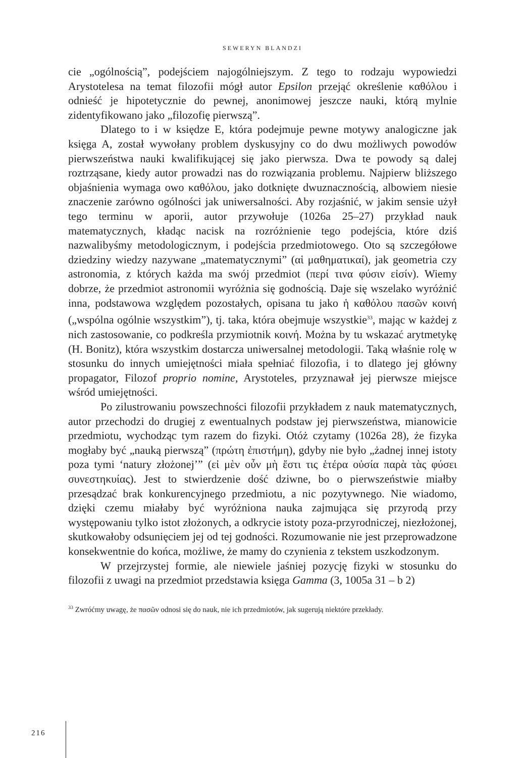SEWERYN BLANDZI
cie „ogólnością”, podejściem najogólniejszym. Z tego to rodzaju wypowiedzi Arystotelesa na temat filozofii mógł autor Epsilon przejąć określenie καθόλου i odnieść je hipotetycznie do pewnej, anonimowej jeszcze nauki, którą mylnie zidentyfikowano jako „filozofię pierwszą”.
Dlatego to i w księdze E, która podejmuje pewne motywy analogiczne jak księga A, został wywołany problem dyskusyjny co do dwu możliwych powodów pierwszeństwa nauki kwalifikującej się jako pierwsza. Dwa te powody są dalej roztrząsane, kiedy autor prowadzi nas do rozwiązania problemu. Najpierw bliższego objaśnienia wymaga owo καθόλου, jako dotknięte dwuznacznością, albowiem niesie znaczenie zarówno ogólności jak uniwersalności. Aby rozjaśnić, w jakim sensie użył tego terminu w aporii, autor przywołuje (1026a 25–27) przykład nauk matematycznych, kładąc nacisk na rozróżnienie tego podejścia, które dziś nazwalibyśmy metodologicznym, i podejścia przedmiotowego. Oto są szczegółowe dziedziny wiedzy nazywane „matematycznymi” (αἱ μαθηματικαί), jak geometria czy astronomia, z których każda ma swój przedmiot (περί τινα φύσιν εἰσίν). Wiemy dobrze, że przedmiot astronomii wyróżnia się godnością. Daje się wszelako wyróżnić inna, podstawowa względem pozostałych, opisana tu jako ἡ καθόλου πασῶν κοινή („wspólna ogólnie wszystkim”), tj. taka, która obejmuje wszystkie<sup>33</sup>, mając w każdej z nich zastosowanie, co podkreśla przymiotnik κοινή. Można by tu wskazać arytmetykę (H. Bonitz), która wszystkim dostarcza uniwersalnej metodologii. Taką właśnie rolę w stosunku do innych umiejętności miała spełniać filozofia, i to dlatego jej główny propagator, Filozof proprio nomine, Arystoteles, przyznawał jej pierwsze miejsce wśród umiejętności.
Po zilustrowaniu powszechności filozofii przykładem z nauk matematycznych, autor przechodzi do drugiej z ewentualnych podstaw jej pierwszeństwa, mianowicie przedmiotu, wychodząc tym razem do fizyki. Otóż czytamy (1026a 28), że fizyka mogłaby być „nauką pierwszą” (πρώτη ἐπιστήμη), gdyby nie było „żadnej innej istoty poza tymi ‘natury złożonej’” (εἰ μὲν οὖν μὴ ἔστι τις ἑτέρα οὐσία παρὰ τὰς φύσει συνεστηκυίας). Jest to stwierdzenie dość dziwne, bo o pierwszeństwie miałby przesądzać brak konkurencyjnego przedmiotu, a nic pozytywnego. Nie wiadomo, dzięki czemu miałaby być wyróżniona nauka zajmująca się przyrodą przy występowaniu tylko istot złożonych, a odkrycie istoty poza-przyrodniczej, niezłożonej, skutkowałoby odsunięciem jej od tej godności. Rozumowanie nie jest przeprowadzone konsekwentnie do końca, możliwe, że mamy do czynienia z tekstem uszkodzonym.
W przejrzystej formie, ale niewiele jaśniej pozycję fizyki w stosunku do filozofii z uwagi na przedmiot przedstawia księga Gamma (3, 1005a 31 – b 2)
<sup>33</sup> Zwróćmy uwagę, że πασῶν odnosi się do nauk, nie ich przedmiotów, jak sugerują niektóre przekłady.
216